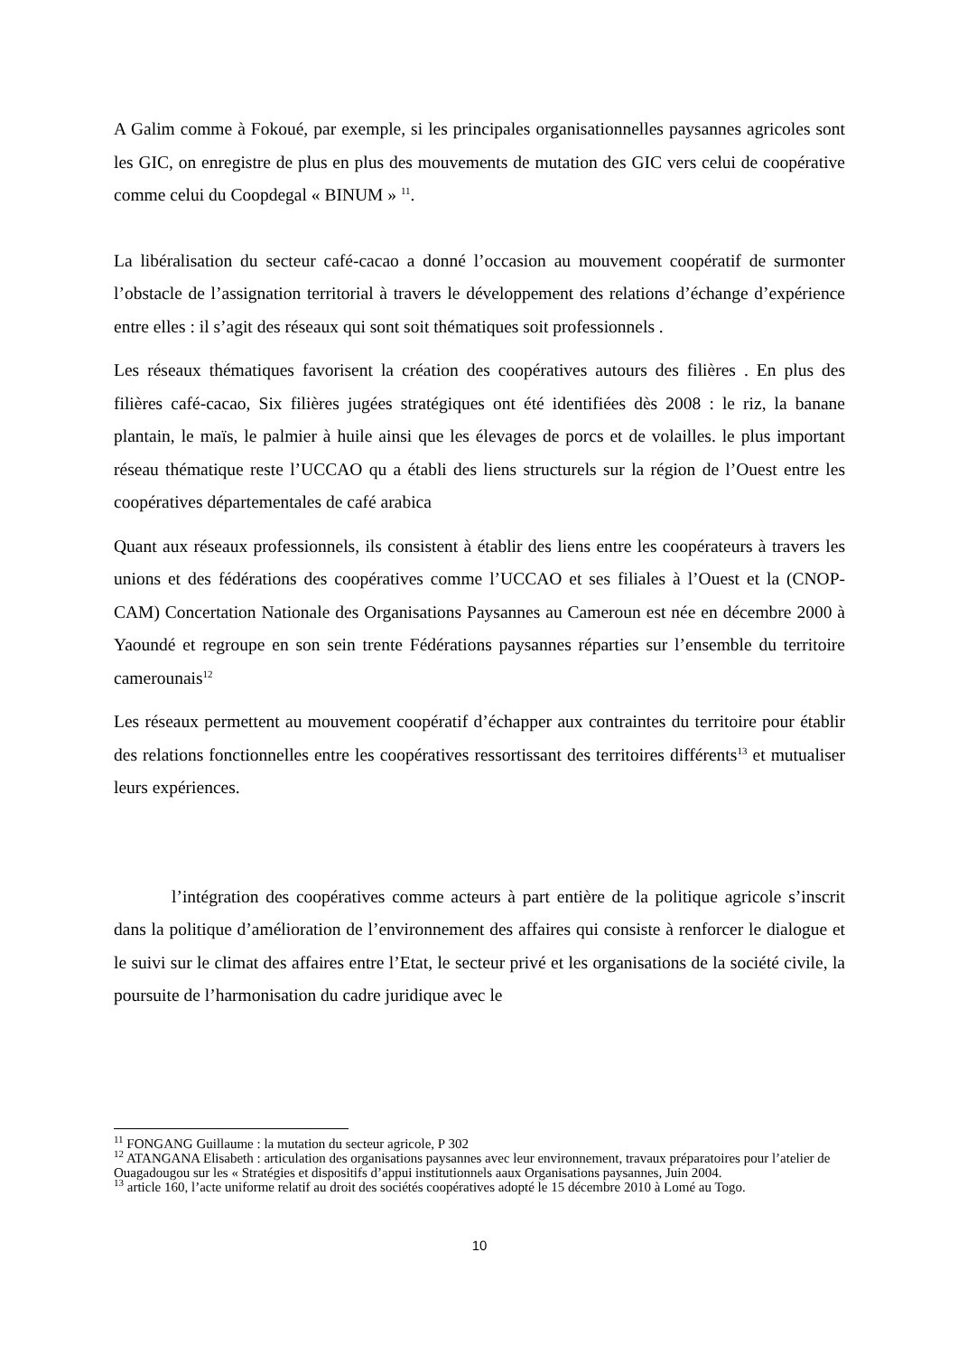A Galim comme à Fokoué, par exemple, si les principales organisationnelles paysannes agricoles sont les GIC, on enregistre de plus en plus des mouvements de mutation des GIC vers celui de coopérative comme celui du Coopdegal « BINUM » <sup>11</sup>.
La libéralisation du secteur café-cacao a donné l’occasion au mouvement coopératif de surmonter l’obstacle de l’assignation territorial à travers le développement des relations d’échange d’expérience entre elles : il s’agit des réseaux qui sont soit thématiques soit professionnels .
Les réseaux thématiques favorisent la création des coopératives autours des filières . En plus des filières café-cacao, Six filières jugées stratégiques ont été identifiées dès 2008 : le riz, la banane plantain, le maïs, le palmier à huile ainsi que les élevages de porcs et de volailles. le plus important réseau thématique reste l’UCCAO qu a établi des liens structurels sur la région de l’Ouest entre les coopératives départementales de café arabica
Quant aux réseaux professionnels, ils consistent à établir des liens entre les coopérateurs à travers les unions et des fédérations des coopératives comme l’UCCAO et ses filiales à l’Ouest et la (CNOP-CAM) Concertation Nationale des Organisations Paysannes au Cameroun est née en décembre 2000 à Yaoundé et regroupe en son sein trente Fédérations paysannes réparties sur l’ensemble du territoire camerounais<sup>12</sup>
Les réseaux permettent au mouvement coopératif d’échapper aux contraintes du territoire pour établir des relations fonctionnelles entre les coopératives ressortissant des territoires différents<sup>13</sup> et mutualiser leurs expériences.
l’intégration des coopératives comme acteurs à part entière de la politique agricole s’inscrit dans la politique d’amélioration de l’environnement des affaires qui consiste à renforcer le dialogue et le suivi sur le climat des affaires entre l’Etat, le secteur privé et les organisations de la société civile, la poursuite de l’harmonisation du cadre juridique avec le
<sup>11</sup> FONGANG Guillaume : la mutation du secteur agricole, P 302
<sup>12</sup> ATANGANA Elisabeth : articulation des organisations paysannes avec leur environnement, travaux préparatoires pour l’atelier de Ouagadougou sur les « Stratégies et dispositifs d’appui institutionnels aaux Organisations paysannes, Juin 2004.
<sup>13</sup> article 160, l’acte uniforme relatif au droit des sociétés coopératives adopté le 15 décembre 2010 à Lomé au Togo.
10